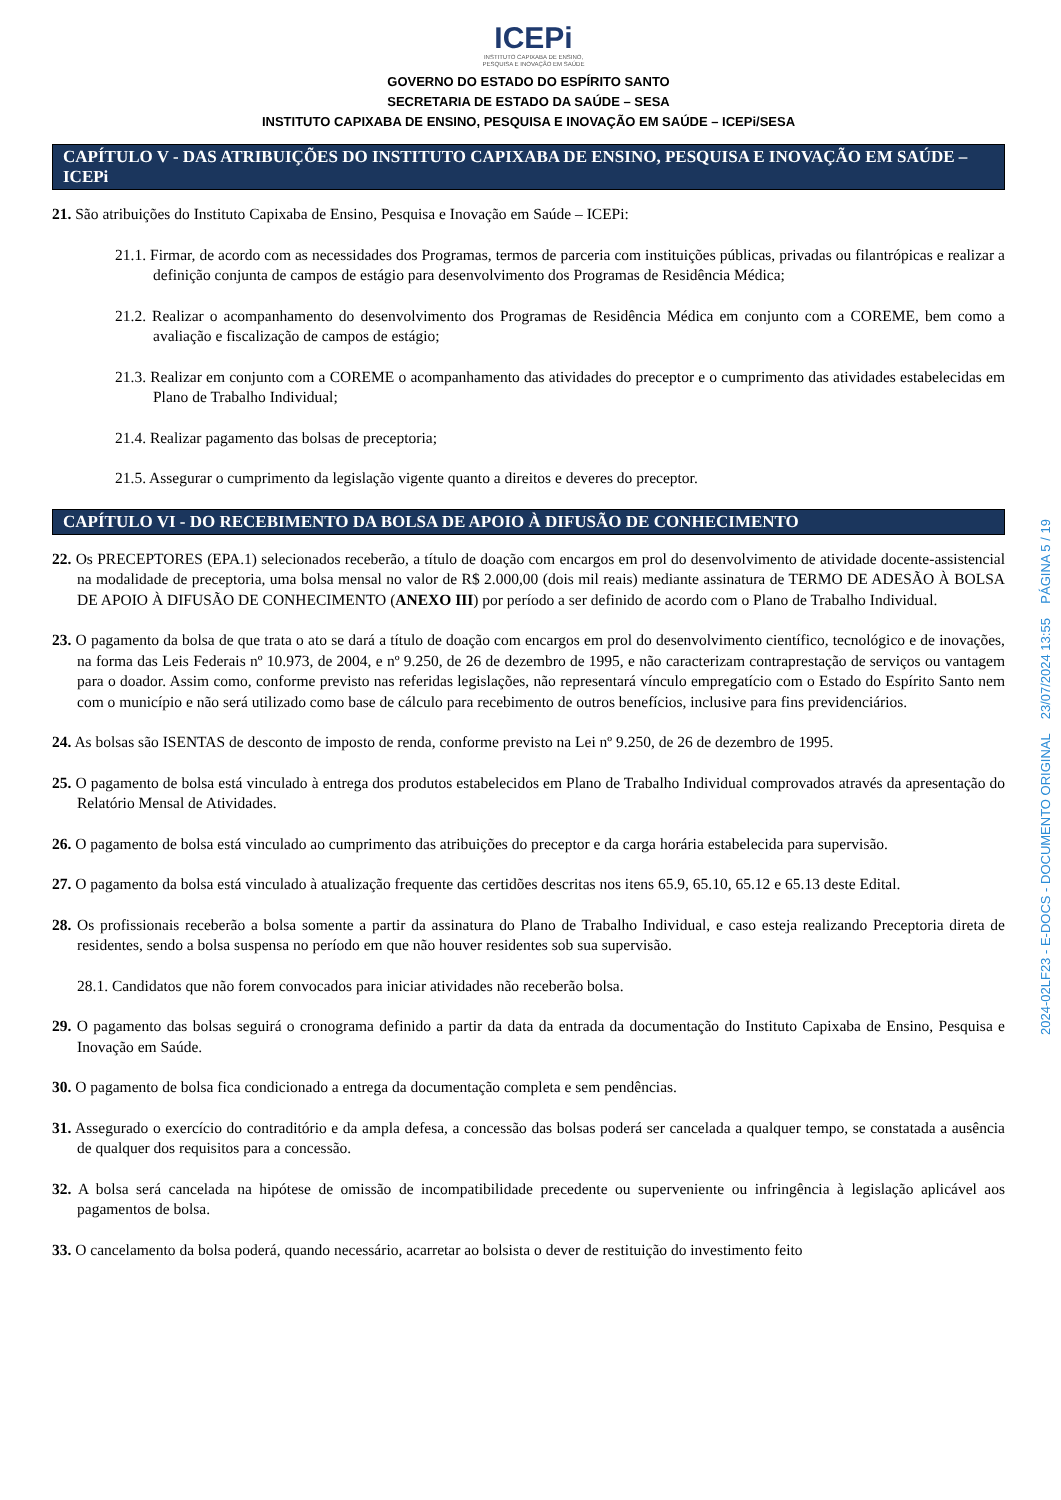ICEPi
INSTITUTO CAPIXABA DE ENSINO,
PESQUISA E INOVAÇÃO EM SAÚDE
GOVERNO DO ESTADO DO ESPÍRITO SANTO
SECRETARIA DE ESTADO DA SAÚDE – SESA
INSTITUTO CAPIXABA DE ENSINO, PESQUISA E INOVAÇÃO EM SAÚDE – ICEPi/SESA
CAPÍTULO V - DAS ATRIBUIÇÕES DO INSTITUTO CAPIXABA DE ENSINO, PESQUISA E INOVAÇÃO EM SAÚDE – ICEPi
21. São atribuições do Instituto Capixaba de Ensino, Pesquisa e Inovação em Saúde – ICEPi:
21.1. Firmar, de acordo com as necessidades dos Programas, termos de parceria com instituições públicas, privadas ou filantrópicas e realizar a definição conjunta de campos de estágio para desenvolvimento dos Programas de Residência Médica;
21.2. Realizar o acompanhamento do desenvolvimento dos Programas de Residência Médica em conjunto com a COREME, bem como a avaliação e fiscalização de campos de estágio;
21.3. Realizar em conjunto com a COREME o acompanhamento das atividades do preceptor e o cumprimento das atividades estabelecidas em Plano de Trabalho Individual;
21.4. Realizar pagamento das bolsas de preceptoria;
21.5. Assegurar o cumprimento da legislação vigente quanto a direitos e deveres do preceptor.
CAPÍTULO VI - DO RECEBIMENTO DA BOLSA DE APOIO À DIFUSÃO DE CONHECIMENTO
22. Os PRECEPTORES (EPA.1) selecionados receberão, a título de doação com encargos em prol do desenvolvimento de atividade docente-assistencial na modalidade de preceptoria, uma bolsa mensal no valor de R$ 2.000,00 (dois mil reais) mediante assinatura de TERMO DE ADESÃO À BOLSA DE APOIO À DIFUSÃO DE CONHECIMENTO (ANEXO III) por período a ser definido de acordo com o Plano de Trabalho Individual.
23. O pagamento da bolsa de que trata o ato se dará a título de doação com encargos em prol do desenvolvimento científico, tecnológico e de inovações, na forma das Leis Federais nº 10.973, de 2004, e nº 9.250, de 26 de dezembro de 1995, e não caracterizam contraprestação de serviços ou vantagem para o doador. Assim como, conforme previsto nas referidas legislações, não representará vínculo empregatício com o Estado do Espírito Santo nem com o município e não será utilizado como base de cálculo para recebimento de outros benefícios, inclusive para fins previdenciários.
24. As bolsas são ISENTAS de desconto de imposto de renda, conforme previsto na Lei nº 9.250, de 26 de dezembro de 1995.
25. O pagamento de bolsa está vinculado à entrega dos produtos estabelecidos em Plano de Trabalho Individual comprovados através da apresentação do Relatório Mensal de Atividades.
26. O pagamento de bolsa está vinculado ao cumprimento das atribuições do preceptor e da carga horária estabelecida para supervisão.
27. O pagamento da bolsa está vinculado à atualização frequente das certidões descritas nos itens 65.9, 65.10, 65.12 e 65.13 deste Edital.
28. Os profissionais receberão a bolsa somente a partir da assinatura do Plano de Trabalho Individual, e caso esteja realizando Preceptoria direta de residentes, sendo a bolsa suspensa no período em que não houver residentes sob sua supervisão.
28.1. Candidatos que não forem convocados para iniciar atividades não receberão bolsa.
29. O pagamento das bolsas seguirá o cronograma definido a partir da data da entrada da documentação do Instituto Capixaba de Ensino, Pesquisa e Inovação em Saúde.
30. O pagamento de bolsa fica condicionado a entrega da documentação completa e sem pendências.
31. Assegurado o exercício do contraditório e da ampla defesa, a concessão das bolsas poderá ser cancelada a qualquer tempo, se constatada a ausência de qualquer dos requisitos para a concessão.
32. A bolsa será cancelada na hipótese de omissão de incompatibilidade precedente ou superveniente ou infringência à legislação aplicável aos pagamentos de bolsa.
33. O cancelamento da bolsa poderá, quando necessário, acarretar ao bolsista o dever de restituição do investimento feito
2024-02LF23 - E-DOCS - DOCUMENTO ORIGINAL 23/07/2024 13:55 PÁGINA 5 / 19